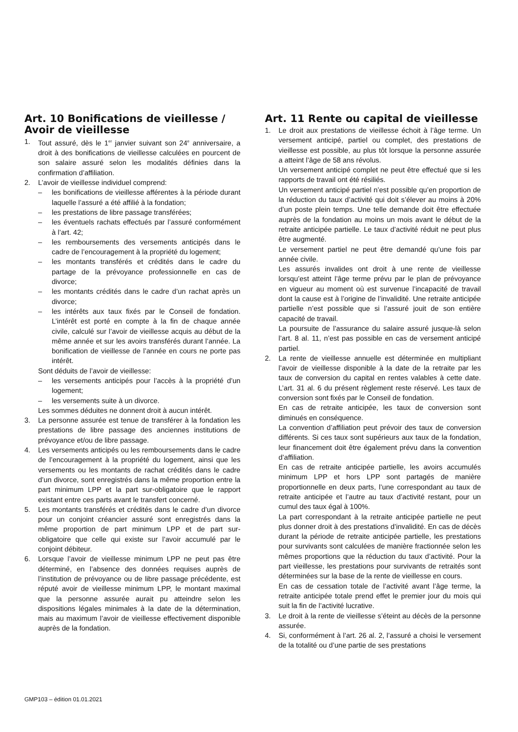Art. 10 Bonifications de vieillesse / Avoir de vieillesse
1. Tout assuré, dès le 1<sup>er</sup> janvier suivant son 24<sup>e</sup> anniversaire, a droit à des bonifications de vieillesse calculées en pourcent de son salaire assuré selon les modalités définies dans la confirmation d’affiliation.
2. L’avoir de vieillesse individuel comprend:
– les bonifications de vieillesse afférentes à la période durant laquelle l’assuré a été affilié à la fondation;
– les prestations de libre passage transférées;
– les éventuels rachats effectués par l’assuré conformément à l’art. 42;
– les remboursements des versements anticipés dans le cadre de l’encouragement à la propriété du logement;
– les montants transférés et crédités dans le cadre du partage de la prévoyance professionnelle en cas de divorce;
– les montants crédités dans le cadre d’un rachat après un divorce;
– les intérêts aux taux fixés par le Conseil de fondation. L’intérêt est porté en compte à la fin de chaque année civile, calculé sur l’avoir de vieillesse acquis au début de la même année et sur les avoirs transférés durant l’année. La bonification de vieillesse de l’année en cours ne porte pas intérêt.
Sont déduits de l’avoir de vieillesse:
– les versements anticipés pour l’accès à la propriété d’un logement;
– les versements suite à un divorce.
Les sommes déduites ne donnent droit à aucun intérêt.
3. La personne assurée est tenue de transférer à la fondation les prestations de libre passage des anciennes institutions de prévoyance et/ou de libre passage.
4. Les versements anticipés ou les remboursements dans le cadre de l’encouragement à la propriété du logement, ainsi que les versements ou les montants de rachat crédités dans le cadre d’un divorce, sont enregistrés dans la même proportion entre la part minimum LPP et la part sur-obligatoire que le rapport existant entre ces parts avant le transfert concerné.
5. Les montants transférés et crédités dans le cadre d’un divorce pour un conjoint créancier assuré sont enregistrés dans la même proportion de part minimum LPP et de part sur-obligatoire que celle qui existe sur l’avoir accumulé par le conjoint débiteur.
6. Lorsque l’avoir de vieillesse minimum LPP ne peut pas être déterminé, en l’absence des données requises auprès de l’institution de prévoyance ou de libre passage précédente, est réputé avoir de vieillesse minimum LPP, le montant maximal que la personne assurée aurait pu atteindre selon les dispositions légales minimales à la date de la détermination, mais au maximum l’avoir de vieillesse effectivement disponible auprès de la fondation.
Art. 11 Rente ou capital de vieillesse
1. Le droit aux prestations de vieillesse échoit à l’âge terme. Un versement anticipé, partiel ou complet, des prestations de vieillesse est possible, au plus tôt lorsque la personne assurée a atteint l’âge de 58 ans révolus.
Un versement anticipé complet ne peut être effectué que si les rapports de travail ont été résiliés.
Un versement anticipé partiel n’est possible qu’en proportion de la réduction du taux d’activité qui doit s’élever au moins à 20% d’un poste plein temps. Une telle demande doit être effectuée auprès de la fondation au moins un mois avant le début de la retraite anticipée partielle. Le taux d’activité réduit ne peut plus être augmenté.
Le versement partiel ne peut être demandé qu’une fois par année civile.
Les assurés invalides ont droit à une rente de vieillesse lorsqu’est atteint l’âge terme prévu par le plan de prévoyance en vigueur au moment où est survenue l’incapacité de travail dont la cause est à l’origine de l’invalidité. Une retraite anticipée partielle n’est possible que si l’assuré jouit de son entière capacité de travail.
La poursuite de l’assurance du salaire assuré jusque-là selon l’art. 8 al. 11, n’est pas possible en cas de versement anticipé partiel.
2. La rente de vieillesse annuelle est déterminée en multipliant l’avoir de vieillesse disponible à la date de la retraite par les taux de conversion du capital en rentes valables à cette date. L’art. 31 al. 6 du présent règlement reste réservé. Les taux de conversion sont fixés par le Conseil de fondation.
En cas de retraite anticipée, les taux de conversion sont diminués en conséquence.
La convention d’affiliation peut prévoir des taux de conversion différents. Si ces taux sont supérieurs aux taux de la fondation, leur financement doit être également prévu dans la convention d’affiliation.
En cas de retraite anticipée partielle, les avoirs accumulés minimum LPP et hors LPP sont partagés de manière proportionnelle en deux parts, l’une correspondant au taux de retraite anticipée et l’autre au taux d’activité restant, pour un cumul des taux égal à 100%.
La part correspondant à la retraite anticipée partielle ne peut plus donner droit à des prestations d’invalidité. En cas de décès durant la période de retraite anticipée partielle, les prestations pour survivants sont calculées de manière fractionnée selon les mêmes proportions que la réduction du taux d’activité. Pour la part vieillesse, les prestations pour survivants de retraités sont déterminées sur la base de la rente de vieillesse en cours.
En cas de cessation totale de l’activité avant l’âge terme, la retraite anticipée totale prend effet le premier jour du mois qui suit la fin de l’activité lucrative.
3. Le droit à la rente de vieillesse s’éteint au décès de la personne assurée.
4. Si, conformément à l’art. 26 al. 2, l’assuré a choisi le versement de la totalité ou d’une partie de ses prestations
GMP103 – édition 01.01.2021